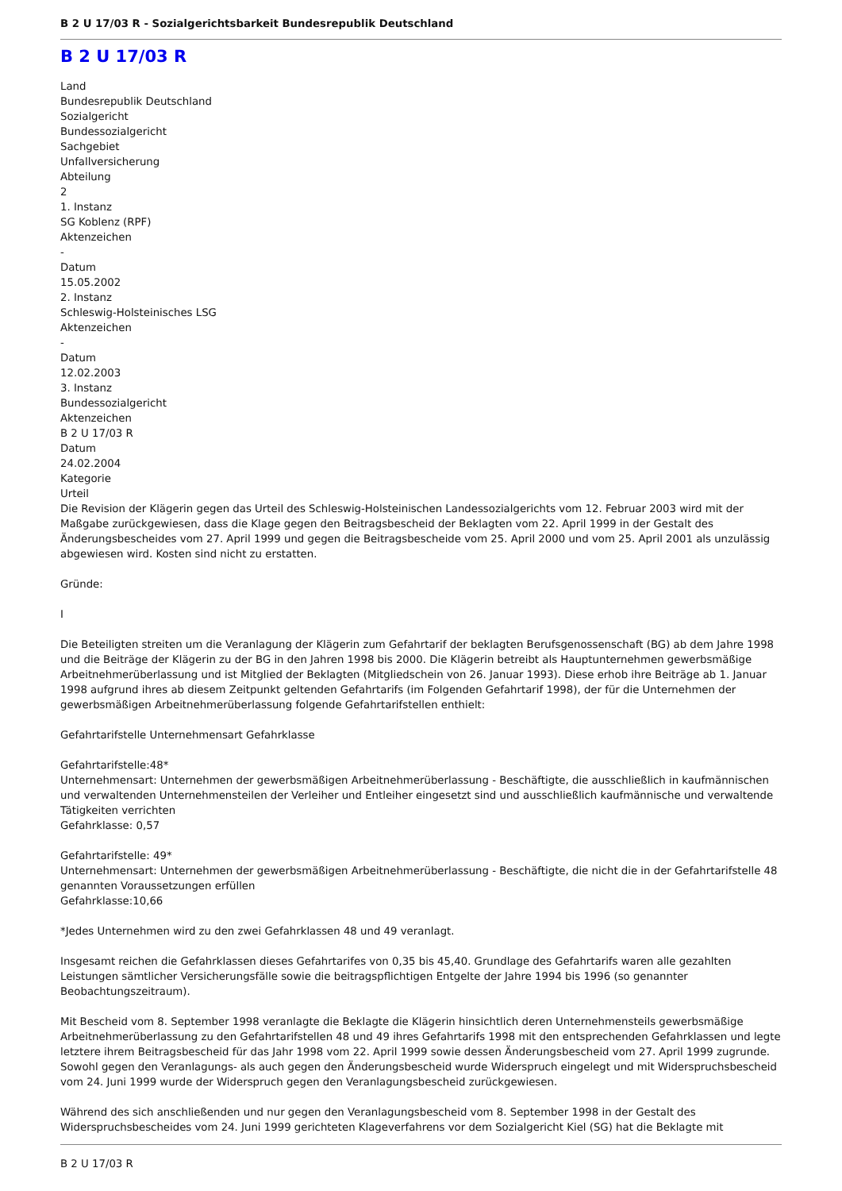B 2 U 17/03 R - Sozialgerichtsbarkeit Bundesrepublik Deutschland
B 2 U 17/03 R
Land
Bundesrepublik Deutschland
Sozialgericht
Bundessozialgericht
Sachgebiet
Unfallversicherung
Abteilung
2
1. Instanz
SG Koblenz (RPF)
Aktenzeichen
-
Datum
15.05.2002
2. Instanz
Schleswig-Holsteinisches LSG
Aktenzeichen
-
Datum
12.02.2003
3. Instanz
Bundessozialgericht
Aktenzeichen
B 2 U 17/03 R
Datum
24.02.2004
Kategorie
Urteil
Die Revision der Klägerin gegen das Urteil des Schleswig-Holsteinischen Landessozialgerichts vom 12. Februar 2003 wird mit der Maßgabe zurückgewiesen, dass die Klage gegen den Beitragsbescheid der Beklagten vom 22. April 1999 in der Gestalt des Änderungsbescheides vom 27. April 1999 und gegen die Beitragsbescheide vom 25. April 2000 und vom 25. April 2001 als unzulässig abgewiesen wird. Kosten sind nicht zu erstatten.
Gründe:
I
Die Beteiligten streiten um die Veranlagung der Klägerin zum Gefahrtarif der beklagten Berufsgenossenschaft (BG) ab dem Jahre 1998 und die Beiträge der Klägerin zu der BG in den Jahren 1998 bis 2000. Die Klägerin betreibt als Hauptunternehmen gewerbsmäßige Arbeitnehmerüberlassung und ist Mitglied der Beklagten (Mitgliedschein von 26. Januar 1993). Diese erhob ihre Beiträge ab 1. Januar 1998 aufgrund ihres ab diesem Zeitpunkt geltenden Gefahrtarifs (im Folgenden Gefahrtarif 1998), der für die Unternehmen der gewerbsmäßigen Arbeitnehmerüberlassung folgende Gefahrtarifstellen enthielt:
Gefahrtarifstelle Unternehmensart Gefahrklasse
Gefahrtarifstelle:48*
Unternehmensart: Unternehmen der gewerbsmäßigen Arbeitnehmerüberlassung - Beschäftigte, die ausschließlich in kaufmännischen und verwaltenden Unternehmensteilen der Verleiher und Entleiher eingesetzt sind und ausschließlich kaufmännische und verwaltende Tätigkeiten verrichten
Gefahrklasse: 0,57
Gefahrtarifstelle: 49*
Unternehmensart: Unternehmen der gewerbsmäßigen Arbeitnehmerüberlassung - Beschäftigte, die nicht die in der Gefahrtarifstelle 48 genannten Voraussetzungen erfüllen
Gefahrklasse:10,66
*Jedes Unternehmen wird zu den zwei Gefahrklassen 48 und 49 veranlagt.
Insgesamt reichen die Gefahrklassen dieses Gefahrtarifes von 0,35 bis 45,40. Grundlage des Gefahrtarifs waren alle gezahlten Leistungen sämtlicher Versicherungsfälle sowie die beitragspflichtigen Entgelte der Jahre 1994 bis 1996 (so genannter Beobachtungszeitraum).
Mit Bescheid vom 8. September 1998 veranlagte die Beklagte die Klägerin hinsichtlich deren Unternehmensteils gewerbsmäßige Arbeitnehmerüberlassung zu den Gefahrtarifstellen 48 und 49 ihres Gefahrtarifs 1998 mit den entsprechenden Gefahrklassen und legte letztere ihrem Beitragsbescheid für das Jahr 1998 vom 22. April 1999 sowie dessen Änderungsbescheid vom 27. April 1999 zugrunde. Sowohl gegen den Veranlagungs- als auch gegen den Änderungsbescheid wurde Widerspruch eingelegt und mit Widerspruchsbescheid vom 24. Juni 1999 wurde der Widerspruch gegen den Veranlagungsbescheid zurückgewiesen.
Während des sich anschließenden und nur gegen den Veranlagungsbescheid vom 8. September 1998 in der Gestalt des Widerspruchsbescheides vom 24. Juni 1999 gerichteten Klageverfahrens vor dem Sozialgericht Kiel (SG) hat die Beklagte mit
B 2 U 17/03 R